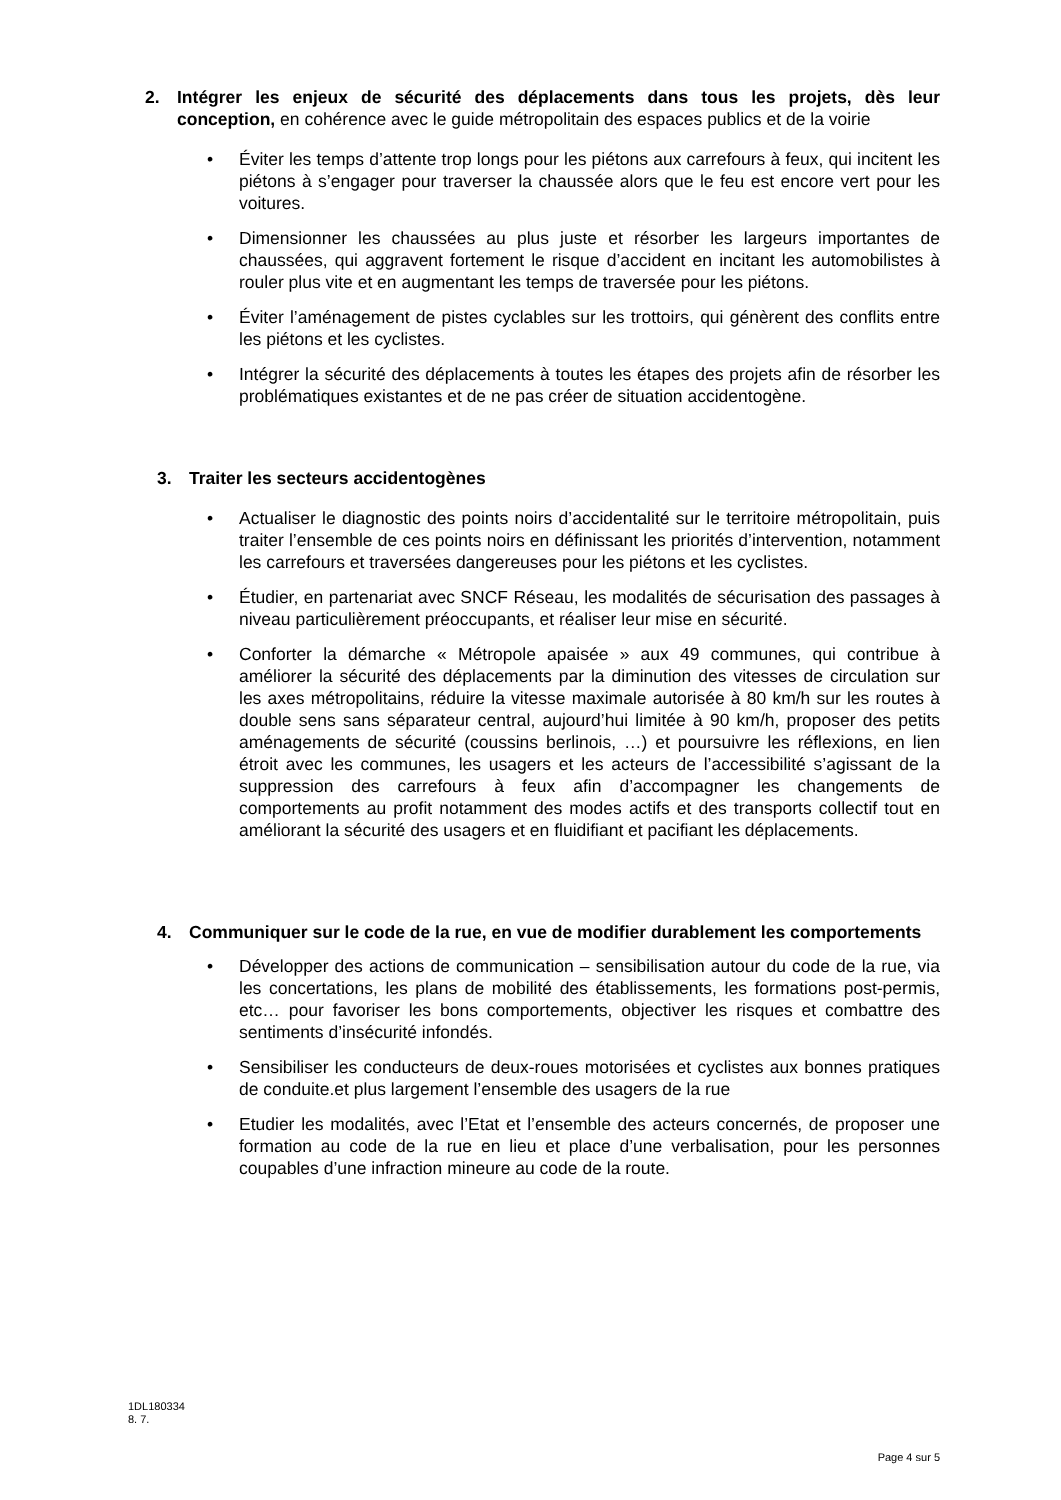2. Intégrer les enjeux de sécurité des déplacements dans tous les projets, dès leur conception, en cohérence avec le guide métropolitain des espaces publics et de la voirie
• Éviter les temps d’attente trop longs pour les piétons aux carrefours à feux, qui incitent les piétons à s’engager pour traverser la chaussée alors que le feu est encore vert pour les voitures.
• Dimensionner les chaussées au plus juste et résorber les largeurs importantes de chaussées, qui aggravent fortement le risque d’accident en incitant les automobilistes à rouler plus vite et en augmentant les temps de traversée pour les piétons.
• Éviter l’aménagement de pistes cyclables sur les trottoirs, qui génèrent des conflits entre les piétons et les cyclistes.
• Intégrer la sécurité des déplacements à toutes les étapes des projets afin de résorber les problématiques existantes et de ne pas créer de situation accidentogène.
3. Traiter les secteurs accidentogènes
• Actualiser le diagnostic des points noirs d’accidentalité sur le territoire métropolitain, puis traiter l’ensemble de ces points noirs en définissant les priorités d’intervention, notamment les carrefours et traversées dangereuses pour les piétons et les cyclistes.
• Étudier, en partenariat avec SNCF Réseau, les modalités de sécurisation des passages à niveau particulièrement préoccupants, et réaliser leur mise en sécurité.
• Conforter la démarche « Métropole apaisée » aux 49 communes, qui contribue à améliorer la sécurité des déplacements par la diminution des vitesses de circulation sur les axes métropolitains, réduire la vitesse maximale autorisée à 80 km/h sur les routes à double sens sans séparateur central, aujourd’hui limitée à 90 km/h, proposer des petits aménagements de sécurité (coussins berlinois, …) et poursuivre les réflexions, en lien étroit avec les communes, les usagers et les acteurs de l’accessibilité s’agissant de la suppression des carrefours à feux afin d’accompagner les changements de comportements au profit notamment des modes actifs et des transports collectif tout en améliorant la sécurité des usagers et en fluidifiant et pacifiant les déplacements.
4. Communiquer sur le code de la rue, en vue de modifier durablement les comportements
• Développer des actions de communication – sensibilisation autour du code de la rue, via les concertations, les plans de mobilité des établissements, les formations post-permis, etc… pour favoriser les bons comportements, objectiver les risques et combattre des sentiments d’insécurité infondés.
• Sensibiliser les conducteurs de deux-roues motorisées et cyclistes aux bonnes pratiques de conduite.et plus largement l’ensemble des usagers de la rue
• Etudier les modalités, avec l’Etat et l’ensemble des acteurs concernés, de proposer une formation au code de la rue en lieu et place d’une verbalisation, pour les personnes coupables d’une infraction mineure au code de la route.
1DL180334
8. 7.
Page 4 sur 5